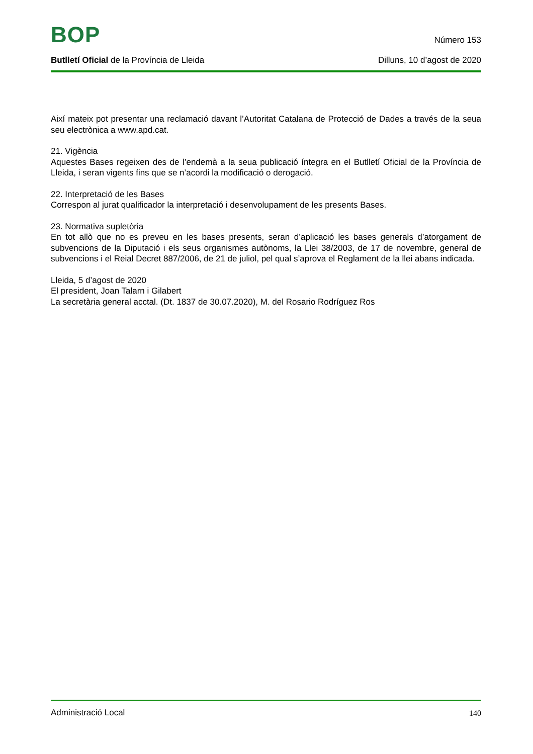BOP
Número 153
Butlletí Oficial de la Província de Lleida
Dilluns, 10 d’agost de 2020
Així mateix pot presentar una reclamació davant l’Autoritat Catalana de Protecció de Dades a través de la seua seu electrònica a www.apd.cat.
21. Vigència
Aquestes Bases regeixen des de l’endemà a la seua publicació íntegra en el Butlletí Oficial de la Província de Lleida, i seran vigents fins que se n’acordi la modificació o derogació.
22. Interpretació de les Bases
Correspon al jurat qualificador la interpretació i desenvolupament de les presents Bases.
23. Normativa supletòria
En tot allò que no es preveu en les bases presents, seran d’aplicació les bases generals d’atorgament de subvencions de la Diputació i els seus organismes autònoms, la Llei 38/2003, de 17 de novembre, general de subvencions i el Reial Decret 887/2006, de 21 de juliol, pel qual s’aprova el Reglament de la llei abans indicada.
Lleida, 5 d’agost de 2020
El president, Joan Talarn i Gilabert
La secretària general acctal. (Dt. 1837 de 30.07.2020), M. del Rosario Rodríguez Ros
Administració Local
140